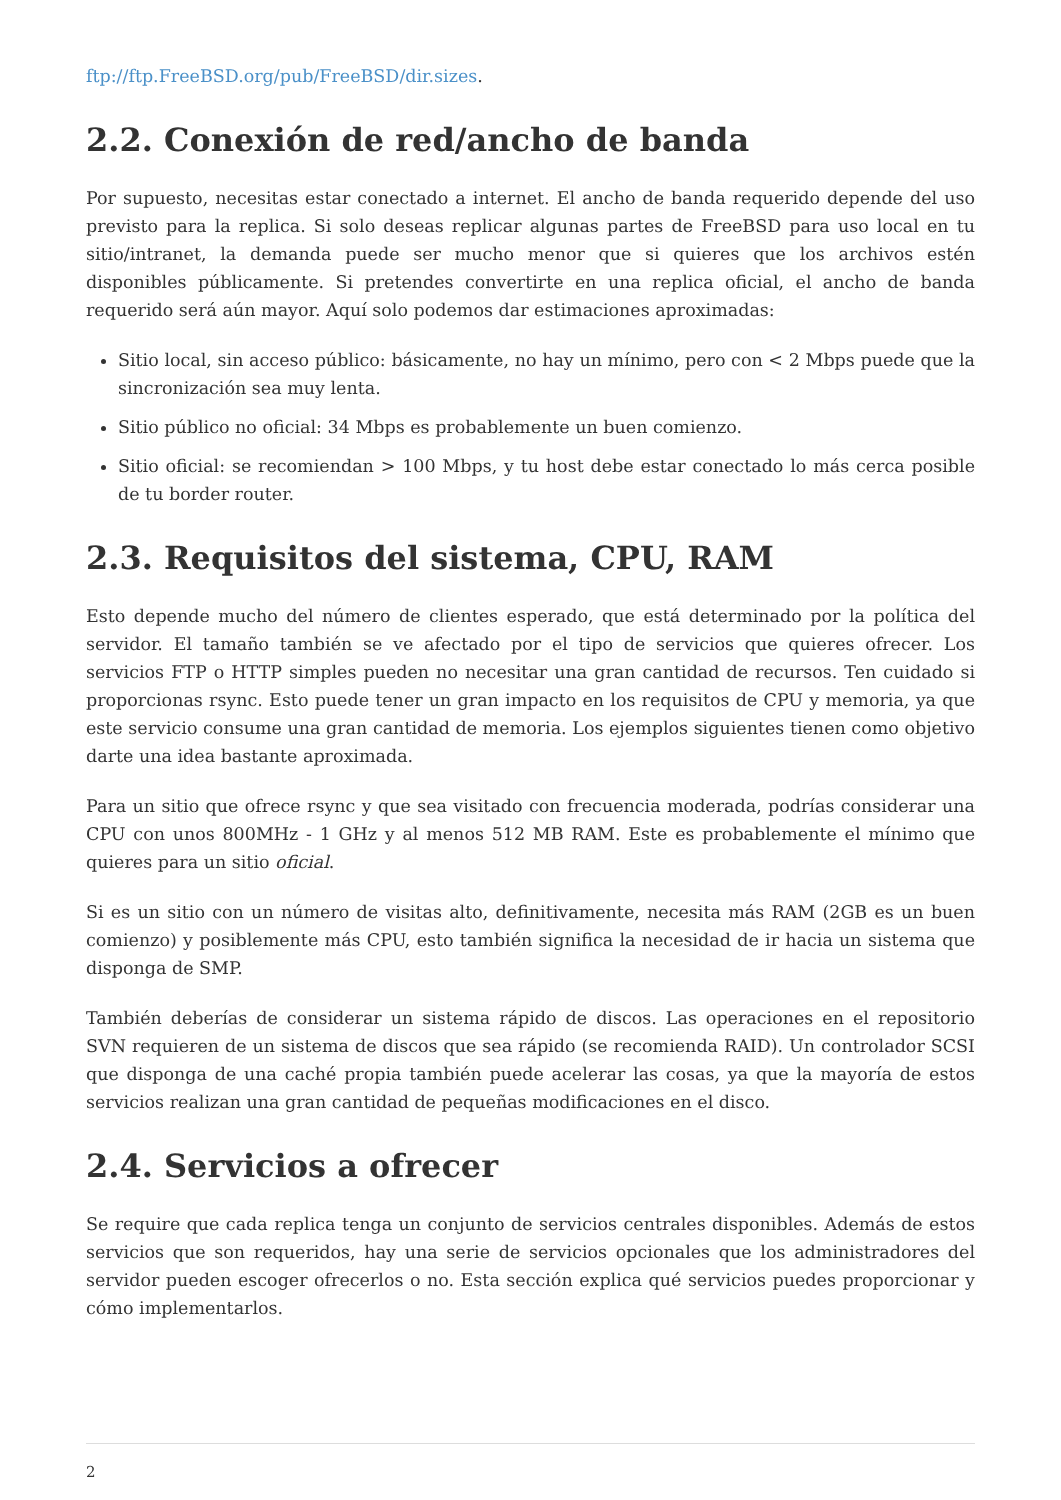ftp://ftp.FreeBSD.org/pub/FreeBSD/dir.sizes.
2.2. Conexión de red/ancho de banda
Por supuesto, necesitas estar conectado a internet. El ancho de banda requerido depende del uso previsto para la replica. Si solo deseas replicar algunas partes de FreeBSD para uso local en tu sitio/intranet, la demanda puede ser mucho menor que si quieres que los archivos estén disponibles públicamente. Si pretendes convertirte en una replica oficial, el ancho de banda requerido será aún mayor. Aquí solo podemos dar estimaciones aproximadas:
Sitio local, sin acceso público: básicamente, no hay un mínimo, pero con < 2 Mbps puede que la sincronización sea muy lenta.
Sitio público no oficial: 34 Mbps es probablemente un buen comienzo.
Sitio oficial: se recomiendan > 100 Mbps, y tu host debe estar conectado lo más cerca posible de tu border router.
2.3. Requisitos del sistema, CPU, RAM
Esto depende mucho del número de clientes esperado, que está determinado por la política del servidor. El tamaño también se ve afectado por el tipo de servicios que quieres ofrecer. Los servicios FTP o HTTP simples pueden no necesitar una gran cantidad de recursos. Ten cuidado si proporcionas rsync. Esto puede tener un gran impacto en los requisitos de CPU y memoria, ya que este servicio consume una gran cantidad de memoria. Los ejemplos siguientes tienen como objetivo darte una idea bastante aproximada.
Para un sitio que ofrece rsync y que sea visitado con frecuencia moderada, podrías considerar una CPU con unos 800MHz - 1 GHz y al menos 512 MB RAM. Este es probablemente el mínimo que quieres para un sitio oficial.
Si es un sitio con un número de visitas alto, definitivamente, necesita más RAM (2GB es un buen comienzo) y posiblemente más CPU, esto también significa la necesidad de ir hacia un sistema que disponga de SMP.
También deberías de considerar un sistema rápido de discos. Las operaciones en el repositorio SVN requieren de un sistema de discos que sea rápido (se recomienda RAID). Un controlador SCSI que disponga de una caché propia también puede acelerar las cosas, ya que la mayoría de estos servicios realizan una gran cantidad de pequeñas modificaciones en el disco.
2.4. Servicios a ofrecer
Se require que cada replica tenga un conjunto de servicios centrales disponibles. Además de estos servicios que son requeridos, hay una serie de servicios opcionales que los administradores del servidor pueden escoger ofrecerlos o no. Esta sección explica qué servicios puedes proporcionar y cómo implementarlos.
2